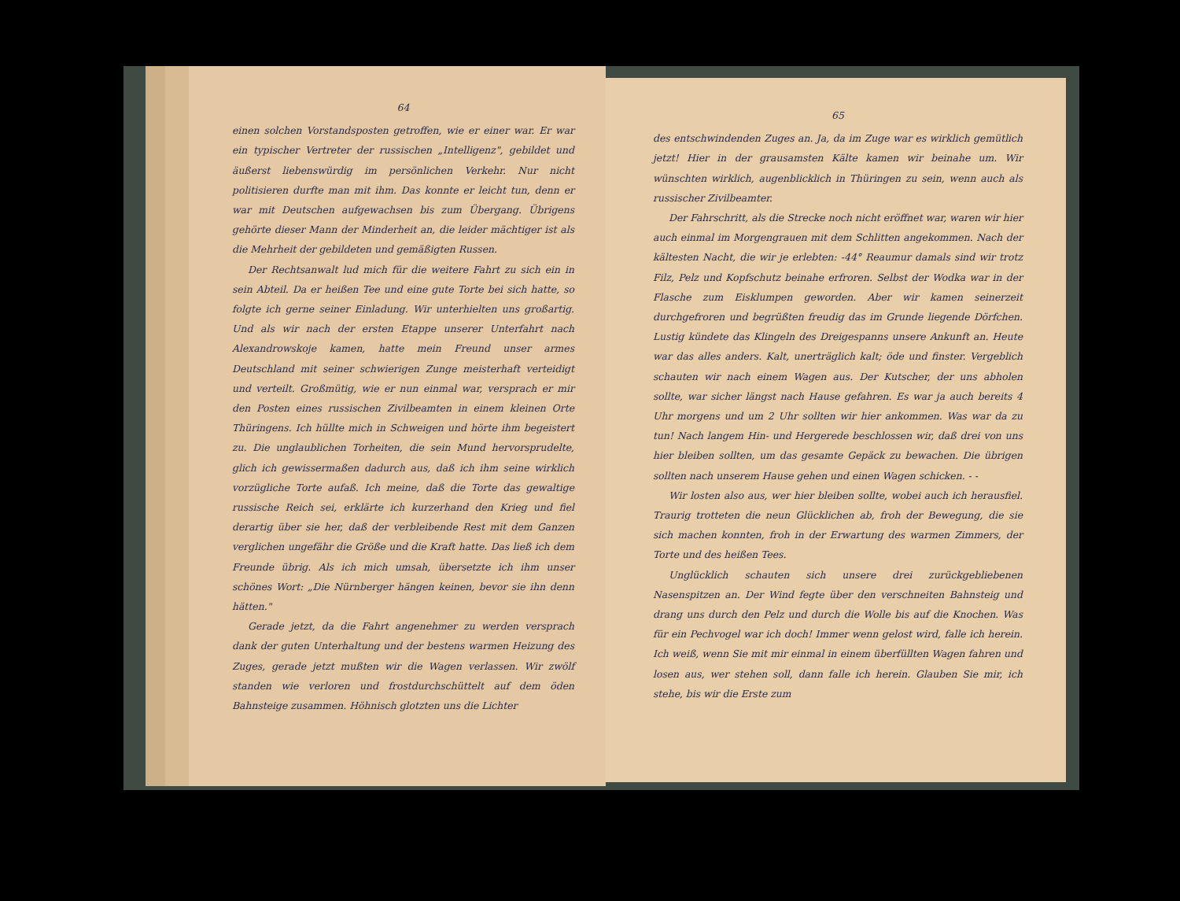64
einen solchen Vorstandsposten getroffen, wie er einer war. Er war ein typischer Vertreter der russischen „Intelligenz", gebildet und äußerst liebenswürdig im persönlichen Verkehr. Nur nicht politisieren durfte man mit ihm. Das konnte er leicht tun, denn er war mit Deutschen aufgewachsen bis zum Übergang. Übrigens gehörte dieser Mann der Minderheit an, die leider mächtiger ist als die Mehrheit der gebildeten und gemäßigten Russen.
Der Rechtsanwalt lud mich für die weitere Fahrt zu sich ein in sein Abteil. Da er heißen Tee und eine gute Torte bei sich hatte, so folgte ich gerne seiner Einladung. Wir unterhielten uns großartig. Und als wir nach der ersten Etappe unserer Unterfahrt nach Alexandrowskoje kamen, hatte mein Freund unser armes Deutschland mit seiner schwierigen Zunge meisterhaft verteidigt und verteilt. Großmütig, wie er nun einmal war, versprach er mir den Posten eines russischen Zivilbeamten in einem kleinen Orte Thüringens. Ich hüllte mich in Schweigen und hörte ihm begeistert zu. Die unglaublichen Torheiten, die sein Mund hervorsprudelte, glich ich gewissermaßen dadurch aus, daß ich ihm seine wirklich vorzügliche Torte aufaß. Ich meine, daß die Torte das gewaltige russische Reich sei, erklärte ich kurzerhand den Krieg und fiel derartig über sie her, daß der verbleibende Rest mit dem Ganzen verglichen ungefähr die Größe und die Kraft hatte. Das ließ ich dem Freunde übrig. Als ich mich umsah, übersetzte ich ihm unser schönes Wort: „Die Nürnberger hängen keinen, bevor sie ihn denn hätten."
Gerade jetzt, da die Fahrt angenehmer zu werden versprach dank der guten Unterhaltung und der bestens warmen Heizung des Zuges, gerade jetzt mußten wir die Wagen verlassen. Wir zwölf standen wie verloren und frostdurchschüttelt auf dem öden Bahnsteige zusammen. Höhnisch glotzten uns die Lichter
65
des entschwindenden Zuges an. Ja, da im Zuge war es wirklich gemütlich jetzt! Hier in der grausamsten Kälte kamen wir beinahe um. Wir wünschten wirklich, augenblicklich in Thüringen zu sein, wenn auch als russischer Zivilbeamter.
Der Fahrschritt, als die Strecke noch nicht eröffnet war, waren wir hier auch einmal im Morgengrauen mit dem Schlitten angekommen. Nach der kältesten Nacht, die wir je erlebten: -44° Reaumur damals sind wir trotz Filz, Pelz und Kopfschutz beinahe erfroren. Selbst der Wodka war in der Flasche zum Eisklumpen geworden. Aber wir kamen seinerzeit durchgefroren und begrüßten freudig das im Grunde liegende Dörfchen. Lustig kündete das Klingeln des Dreigespanns unsere Ankunft an. Heute war das alles anders. Kalt, unerträglich kalt; öde und finster. Vergeblich schauten wir nach einem Wagen aus. Der Kutscher, der uns abholen sollte, war sicher längst nach Hause gefahren. Es war ja auch bereits 4 Uhr morgens und um 2 Uhr sollten wir hier ankommen. Was war da zu tun! Nach langem Hin- und Hergerede beschlossen wir, daß drei von uns hier bleiben sollten, um das gesamte Gepäck zu bewachen. Die übrigen sollten nach unserem Hause gehen und einen Wagen schicken. - -
Wir losten also aus, wer hier bleiben sollte, wobei auch ich herausfiel. Traurig trotteten die neun Glücklichen ab, froh der Bewegung, die sie sich machen konnten, froh in der Erwartung des warmen Zimmers, der Torte und des heißen Tees.
Unglücklich schauten sich unsere drei zurückgebliebenen Nasenspitzen an. Der Wind fegte über den verschneiten Bahnsteig und drang uns durch den Pelz und durch die Wolle bis auf die Knochen. Was für ein Pechvogel war ich doch! Immer wenn gelost wird, falle ich herein. Ich weiß, wenn Sie mit mir einmal in einem überfüllten Wagen fahren und losen aus, wer stehen soll, dann falle ich herein. Glauben Sie mir, ich stehe, bis wir die Erste zum